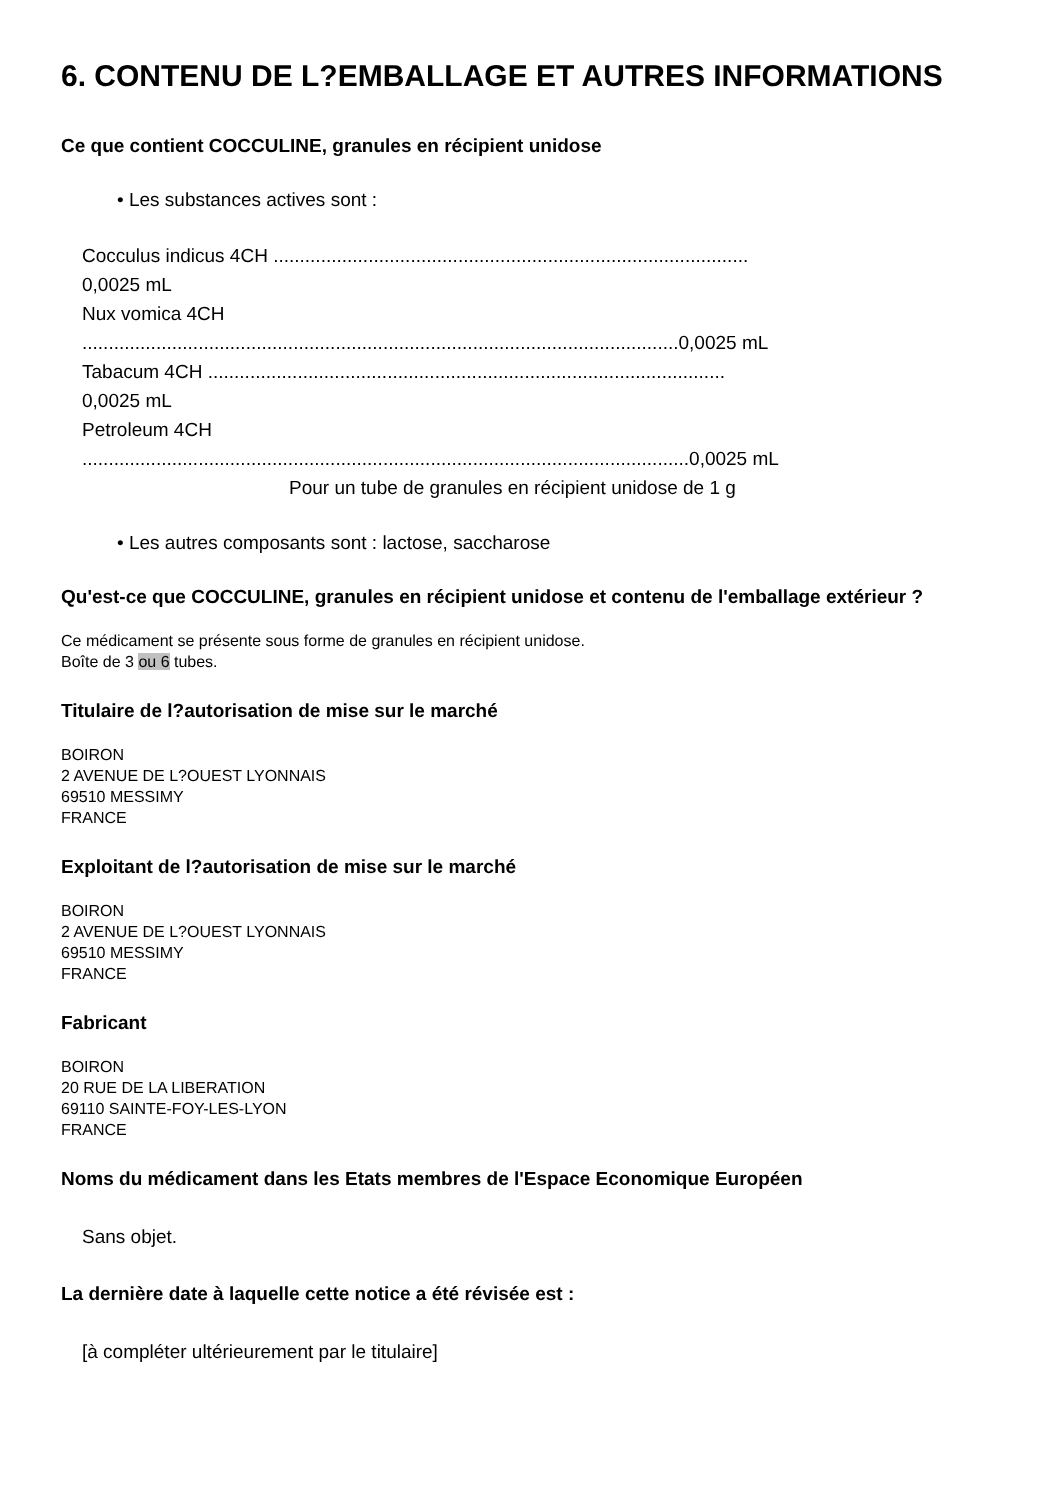6. CONTENU DE L?EMBALLAGE ET AUTRES INFORMATIONS
Ce que contient COCCULINE, granules en récipient unidose
• Les substances actives sont :
Cocculus indicus 4CH ..........................................................................................
0,0025 mL
Nux vomica 4CH
.................................................................................................................0,0025 mL
Tabacum 4CH ..................................................................................................
0,0025 mL
Petroleum 4CH
...................................................................................................................0,0025 mL
Pour un tube de granules en récipient unidose de 1 g
• Les autres composants sont : lactose, saccharose
Qu'est-ce que COCCULINE, granules en récipient unidose et contenu de l'emballage extérieur ?
Ce médicament se présente sous forme de granules en récipient unidose.
Boîte de 3 ou 6 tubes.
Titulaire de l?autorisation de mise sur le marché
BOIRON
2 AVENUE DE L?OUEST LYONNAIS
69510 MESSIMY
FRANCE
Exploitant de l?autorisation de mise sur le marché
BOIRON
2 AVENUE DE L?OUEST LYONNAIS
69510 MESSIMY
FRANCE
Fabricant
BOIRON
20 RUE DE LA LIBERATION
69110 SAINTE-FOY-LES-LYON
FRANCE
Noms du médicament dans les Etats membres de l'Espace Economique Européen
Sans objet.
La dernière date à laquelle cette notice a été révisée est :
[à compléter ultérieurement par le titulaire]